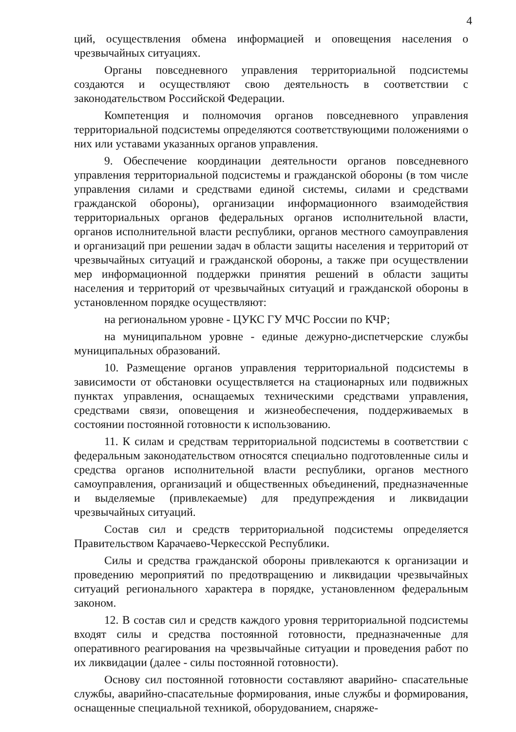4
ций, осуществления обмена информацией и оповещения населения о чрезвычайных ситуациях.
Органы повседневного управления территориальной подсистемы создаются и осуществляют свою деятельность в соответствии с законодательством Российской Федерации.
Компетенция и полномочия органов повседневного управления территориальной подсистемы определяются соответствующими положениями о них или уставами указанных органов управления.
9. Обеспечение координации деятельности органов повседневного управления территориальной подсистемы и гражданской обороны (в том числе управления силами и средствами единой системы, силами и средствами гражданской обороны), организации информационного взаимодействия территориальных органов федеральных органов исполнительной власти, органов исполнительной власти республики, органов местного самоуправления и организаций при решении задач в области защиты населения и территорий от чрезвычайных ситуаций и гражданской обороны, а также при осуществлении мер информационной поддержки принятия решений в области защиты населения и территорий от чрезвычайных ситуаций и гражданской обороны в установленном порядке осуществляют:
на региональном уровне - ЦУКС ГУ МЧС России по КЧР;
на муниципальном уровне - единые дежурно-диспетчерские службы муниципальных образований.
10. Размещение органов управления территориальной подсистемы в зависимости от обстановки осуществляется на стационарных или подвижных пунктах управления, оснащаемых техническими средствами управления, средствами связи, оповещения и жизнеобеспечения, поддерживаемых в состоянии постоянной готовности к использованию.
11. К силам и средствам территориальной подсистемы в соответствии с федеральным законодательством относятся специально подготовленные силы и средства органов исполнительной власти республики, органов местного самоуправления, организаций и общественных объединений, предназначенные и выделяемые (привлекаемые) для предупреждения и ликвидации чрезвычайных ситуаций.
Состав сил и средств территориальной подсистемы определяется Правительством Карачаево-Черкесской Республики.
Силы и средства гражданской обороны привлекаются к организации и проведению мероприятий по предотвращению и ликвидации чрезвычайных ситуаций регионального характера в порядке, установленном федеральным законом.
12. В состав сил и средств каждого уровня территориальной подсистемы входят силы и средства постоянной готовности, предназначенные для оперативного реагирования на чрезвычайные ситуации и проведения работ по их ликвидации (далее - силы постоянной готовности).
Основу сил постоянной готовности составляют аварийно- спасательные службы, аварийно-спасательные формирования, иные службы и формирования, оснащенные специальной техникой, оборудованием, снаряже-